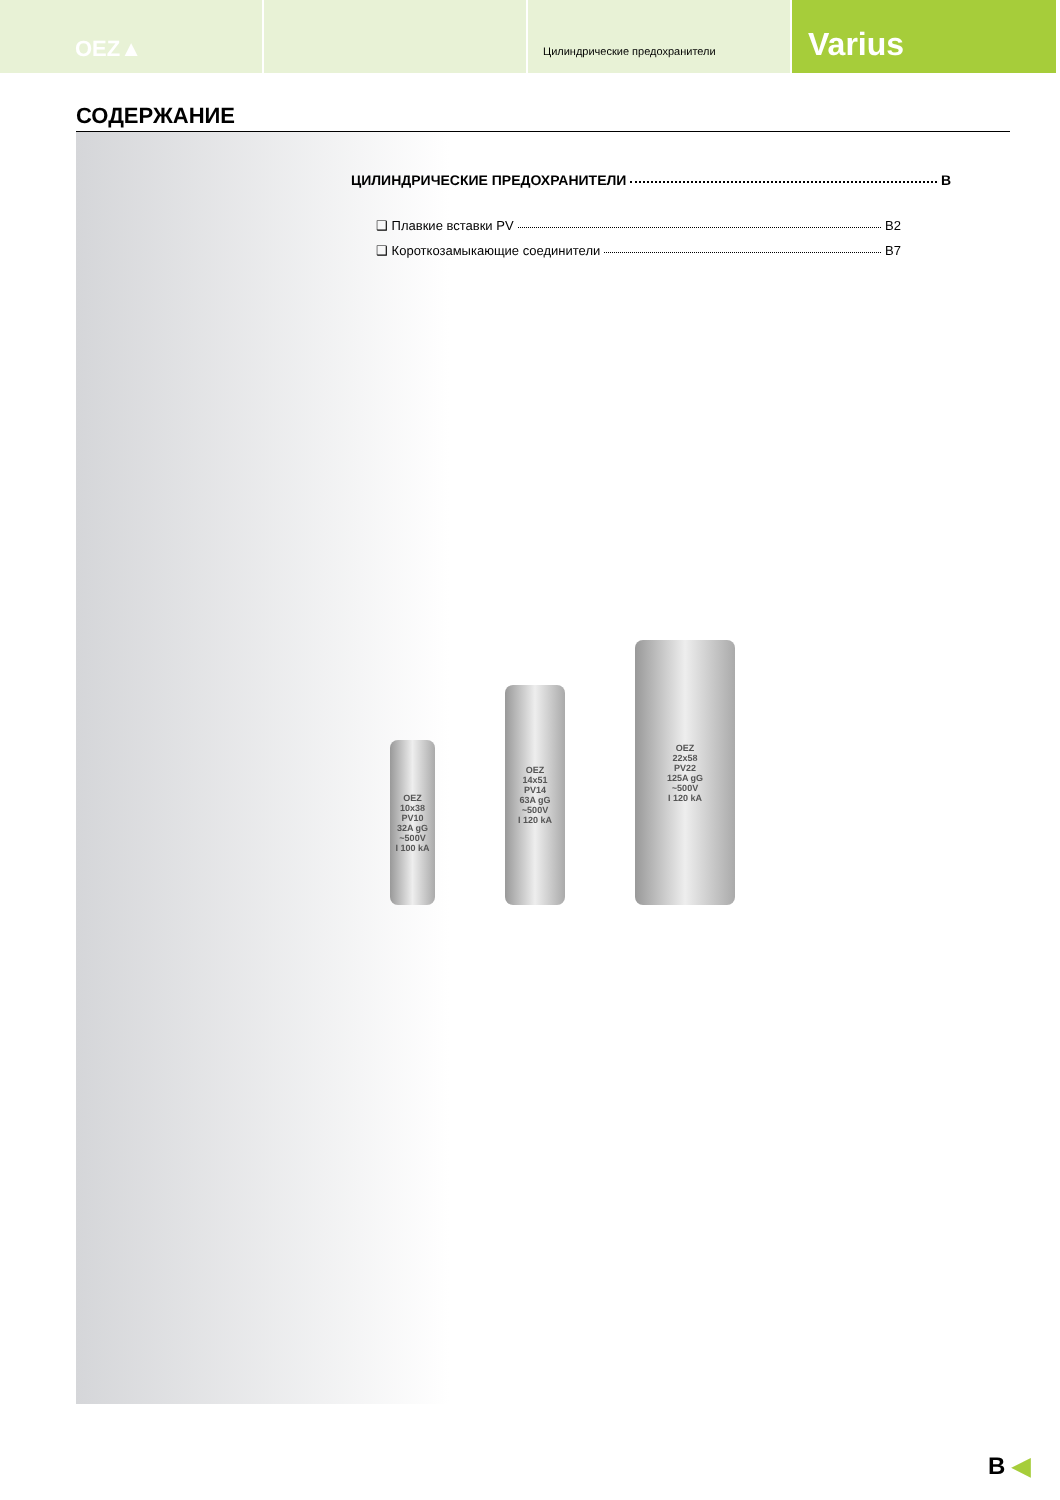OEZ▲
Цилиндрические предохранители
Varius
СОДЕРЖАНИЕ
ЦИЛИНДРИЧЕСКИЕ ПРЕДОХРАНИТЕЛИ B
❑ Плавкие вставки PV B2
❑ Короткозамыкающие соединители B7
OEZ
10x38
PV10
32A gG
~500V
I 100 kA
OEZ
14x51
PV14
63A gG
~500V
I 120 kA
OEZ
22x58
PV22
125A gG
~500V
I 120 kA
B ◀